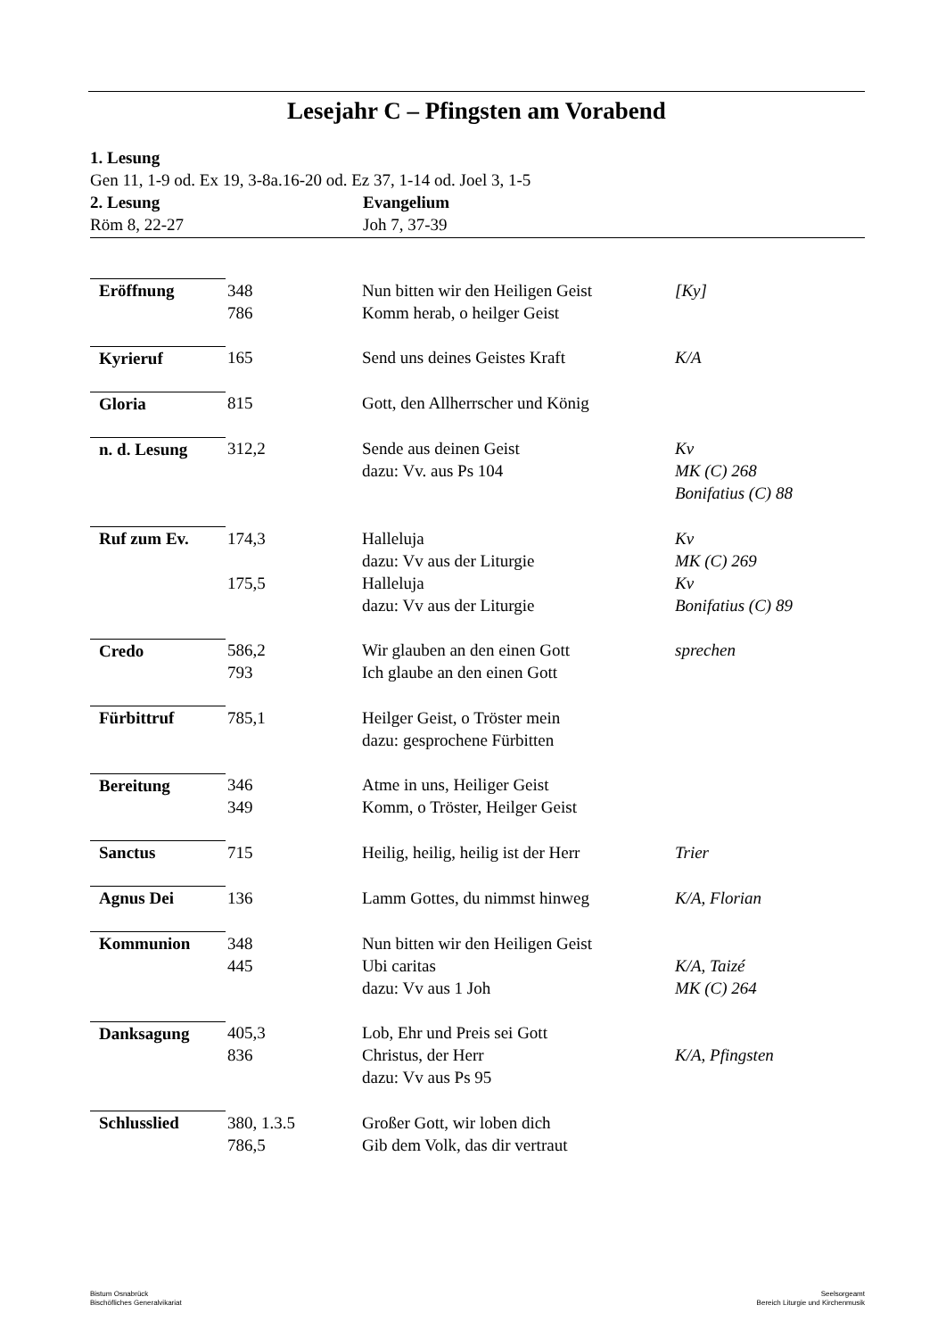Lesejahr C – Pfingsten am Vorabend
1. Lesung
Gen 11, 1-9 od. Ex 19, 3-8a.16-20 od. Ez 37, 1-14 od. Joel 3, 1-5
2. Lesung Evangelium
Röm 8, 22-27 Joh 7, 37-39
| Eröffnung | 348 786 | Nun bitten wir den Heiligen Geist Komm herab, o heilger Geist | [Ky] |
| Kyrieruf | 165 | Send uns deines Geistes Kraft | K/A |
| Gloria | 815 | Gott, den Allherrscher und König | |
| n. d. Lesung | 312,2 | Sende aus deinen Geist dazu: Vv. aus Ps 104 | Kv MK (C) 268 Bonifatius (C) 88 |
| Ruf zum Ev. | 174,3 175,5 | Halleluja dazu: Vv aus der Liturgie Halleluja dazu: Vv aus der Liturgie | Kv MK (C) 269 Kv Bonifatius (C) 89 |
| Credo | 586,2 793 | Wir glauben an den einen Gott Ich glaube an den einen Gott | sprechen |
| Fürbittruf | 785,1 | Heilger Geist, o Tröster mein dazu: gesprochene Fürbitten | |
| Bereitung | 346 349 | Atme in uns, Heiliger Geist Komm, o Tröster, Heilger Geist | |
| Sanctus | 715 | Heilig, heilig, heilig ist der Herr | Trier |
| Agnus Dei | 136 | Lamm Gottes, du nimmst hinweg | K/A, Florian |
| Kommunion | 348 445 | Nun bitten wir den Heiligen Geist Ubi caritas dazu: Vv aus 1 Joh | K/A, Taizé MK (C) 264 |
| Danksagung | 405,3 836 | Lob, Ehr und Preis sei Gott Christus, der Herr dazu: Vv aus Ps 95 | K/A, Pfingsten |
| Schlusslied | 380, 1.3.5 786,5 | Großer Gott, wir loben dich Gib dem Volk, das dir vertraut | |
Bistum Osnabrück
Bischöfliches Generalvikariat
Seelsorgeamt
Bereich Liturgie und Kirchenmusik